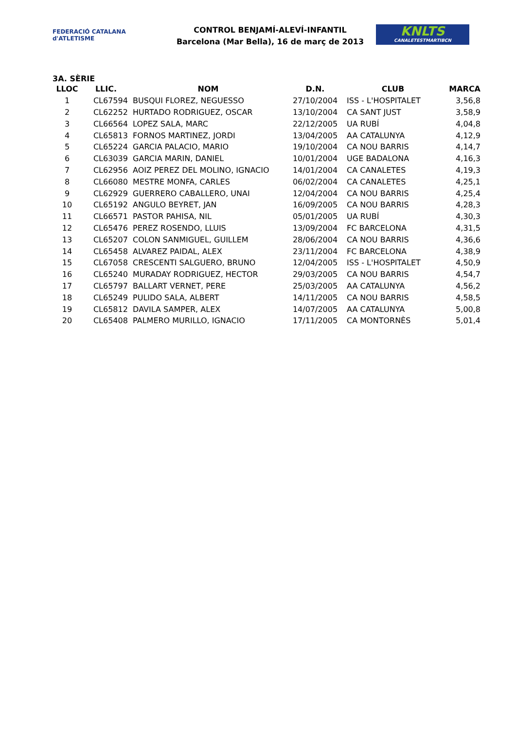FEDERACIÓ CATALANA d'ATLETISME
CONTROL BENJAMÍ-ALEVÍ-INFANTIL
Barcelona (Mar Bella), 16 de març de 2013
KNLTS
CANALETESTMARTIBCN
3A. SÈRIE
| LLOC | LLIC. | NOM | D.N. | CLUB | MARCA |
| --- | --- | --- | --- | --- | --- |
| 1 | CL67594 | BUSQUI FLOREZ, NEGUESSO | 27/10/2004 | ISS - L'HOSPITALET | 3,56,8 |
| 2 | CL62252 | HURTADO RODRIGUEZ, OSCAR | 13/10/2004 | CA SANT JUST | 3,58,9 |
| 3 | CL66564 | LOPEZ SALA, MARC | 22/12/2005 | UA RUBÍ | 4,04,8 |
| 4 | CL65813 | FORNOS MARTINEZ, JORDI | 13/04/2005 | AA CATALUNYA | 4,12,9 |
| 5 | CL65224 | GARCIA PALACIO, MARIO | 19/10/2004 | CA NOU BARRIS | 4,14,7 |
| 6 | CL63039 | GARCIA MARIN, DANIEL | 10/01/2004 | UGE BADALONA | 4,16,3 |
| 7 | CL62956 | AOIZ PEREZ DEL MOLINO, IGNACIO | 14/01/2004 | CA CANALETES | 4,19,3 |
| 8 | CL66080 | MESTRE MONFA, CARLES | 06/02/2004 | CA CANALETES | 4,25,1 |
| 9 | CL62929 | GUERRERO CABALLERO, UNAI | 12/04/2004 | CA NOU BARRIS | 4,25,4 |
| 10 | CL65192 | ANGULO BEYRET, JAN | 16/09/2005 | CA NOU BARRIS | 4,28,3 |
| 11 | CL66571 | PASTOR PAHISA, NIL | 05/01/2005 | UA RUBÍ | 4,30,3 |
| 12 | CL65476 | PEREZ ROSENDO, LLUIS | 13/09/2004 | FC BARCELONA | 4,31,5 |
| 13 | CL65207 | COLON SANMIGUEL, GUILLEM | 28/06/2004 | CA NOU BARRIS | 4,36,6 |
| 14 | CL65458 | ALVAREZ PAIDAL, ALEX | 23/11/2004 | FC BARCELONA | 4,38,9 |
| 15 | CL67058 | CRESCENTI SALGUERO, BRUNO | 12/04/2005 | ISS - L'HOSPITALET | 4,50,9 |
| 16 | CL65240 | MURADAY RODRIGUEZ, HECTOR | 29/03/2005 | CA NOU BARRIS | 4,54,7 |
| 17 | CL65797 | BALLART VERNET, PERE | 25/03/2005 | AA CATALUNYA | 4,56,2 |
| 18 | CL65249 | PULIDO SALA, ALBERT | 14/11/2005 | CA NOU BARRIS | 4,58,5 |
| 19 | CL65812 | DAVILA SAMPER, ALEX | 14/07/2005 | AA CATALUNYA | 5,00,8 |
| 20 | CL65408 | PALMERO MURILLO, IGNACIO | 17/11/2005 | CA MONTORNÈS | 5,01,4 |